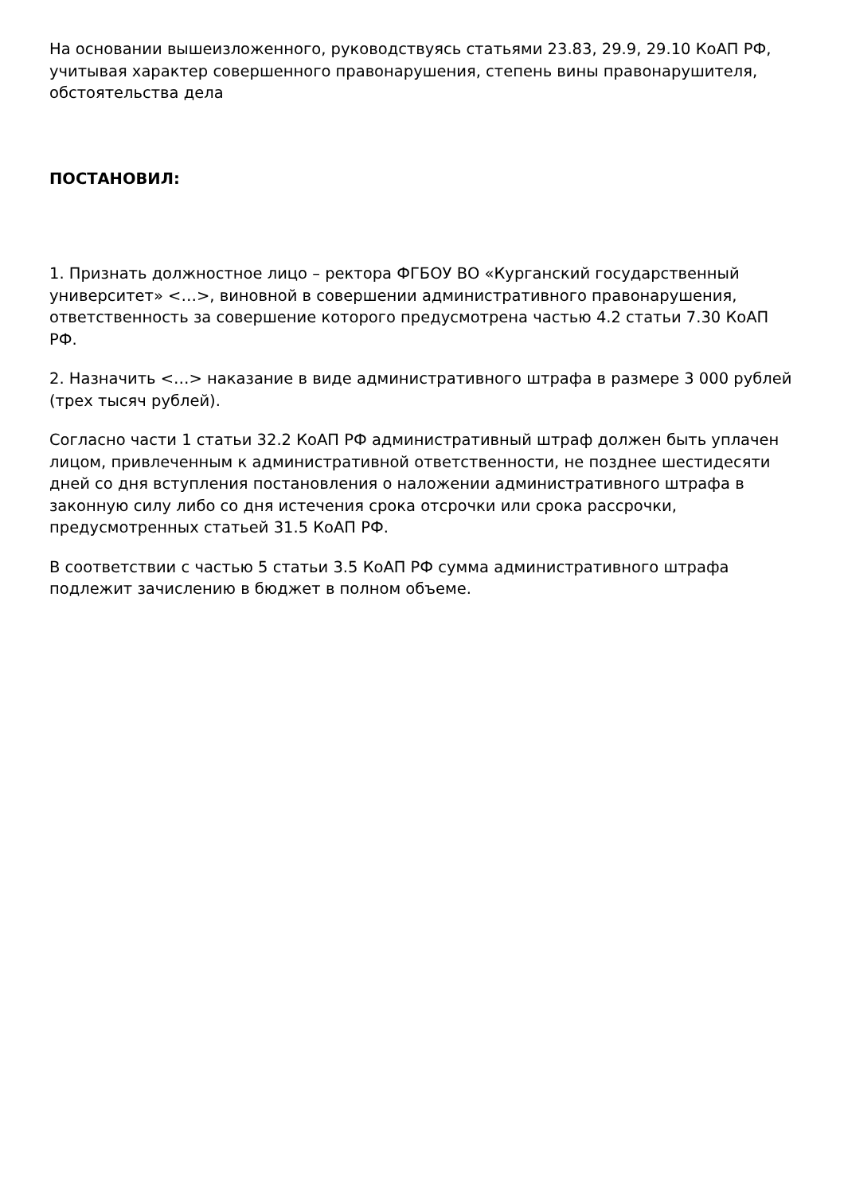На основании вышеизложенного, руководствуясь статьями 23.83, 29.9, 29.10 КоАП РФ, учитывая характер совершенного правонарушения, степень вины правонарушителя, обстоятельства дела
ПОСТАНОВИЛ:
1. Признать должностное лицо – ректора ФГБОУ ВО «Курганский государственный университет» <…>, виновной в совершении административного правонарушения, ответственность за совершение которого предусмотрена частью 4.2 статьи 7.30 КоАП РФ.
2. Назначить <…> наказание в виде административного штрафа в размере 3 000 рублей (трех тысяч рублей).
Согласно части 1 статьи 32.2 КоАП РФ административный штраф должен быть уплачен лицом, привлеченным к административной ответственности, не позднее шестидесяти дней со дня вступления постановления о наложении административного штрафа в законную силу либо со дня истечения срока отсрочки или срока рассрочки, предусмотренных статьей 31.5 КоАП РФ.
В соответствии с частью 5 статьи 3.5 КоАП РФ сумма административного штрафа подлежит зачислению в бюджет в полном объеме.